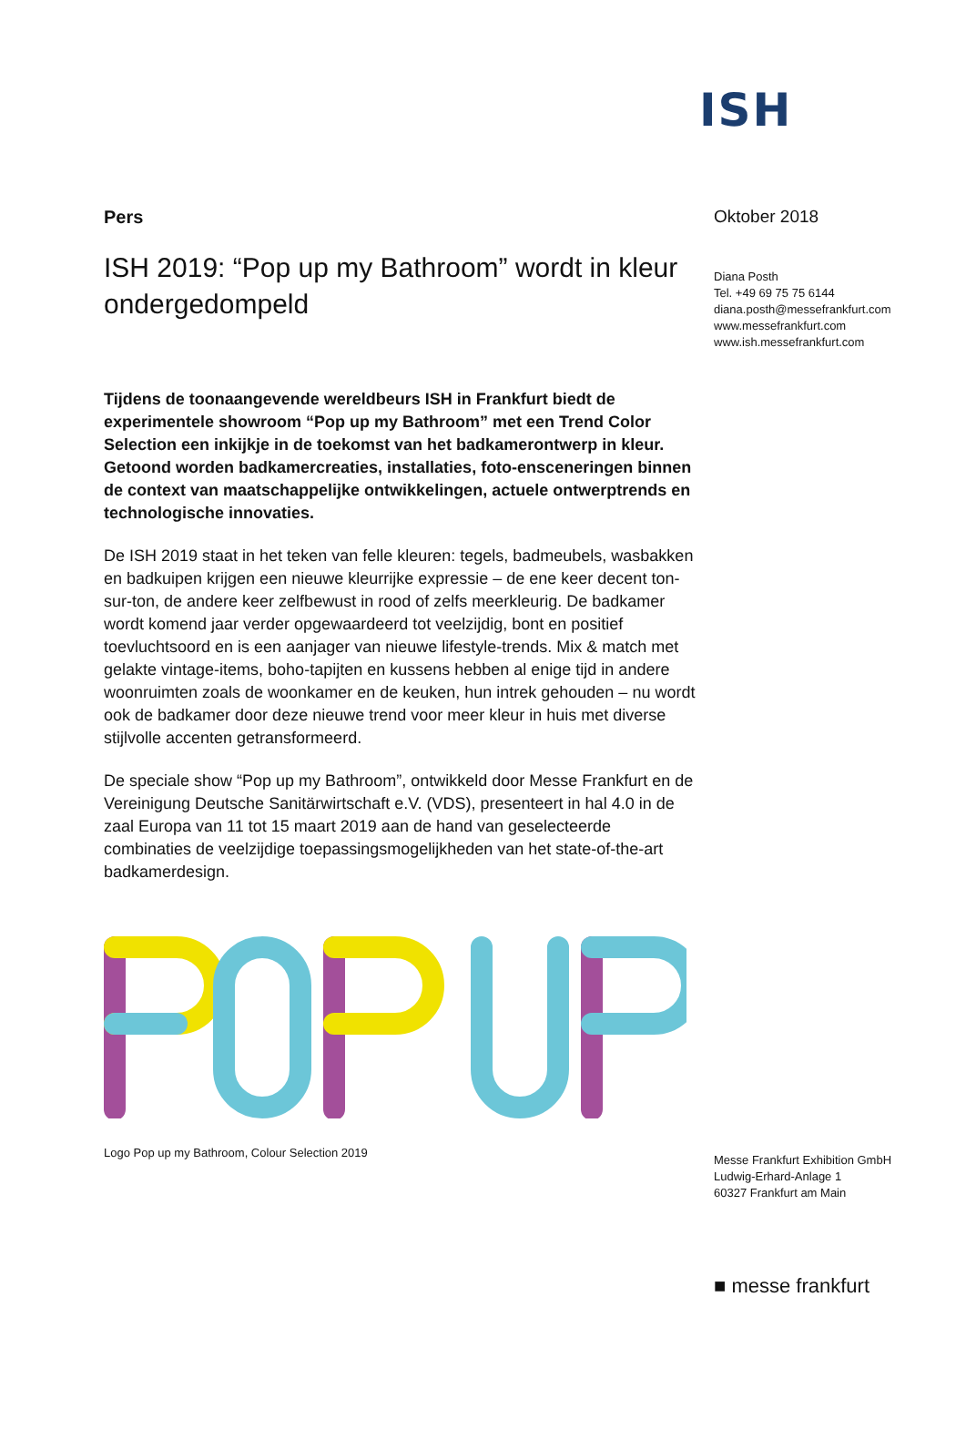ISH
Pers
ISH 2019: “Pop up my Bathroom” wordt in kleur ondergedompeld
Tijdens de toonaangevende wereldbeurs ISH in Frankfurt biedt de experimentele showroom “Pop up my Bathroom” met een Trend Color Selection een inkijkje in de toekomst van het badkamerontwerp in kleur. Getoond worden badkamercreaties, installaties, foto-ensceneringen binnen de context van maatschappelijke ontwikkelingen, actuele ontwerptrends en technologische innovaties.
De ISH 2019 staat in het teken van felle kleuren: tegels, badmeubels, wasbakken en badkuipen krijgen een nieuwe kleurrijke expressie – de ene keer decent ton-sur-ton, de andere keer zelfbewust in rood of zelfs meerkleurig. De badkamer wordt komend jaar verder opgewaardeerd tot veelzijdig, bont en positief toevluchtsoord en is een aanjager van nieuwe lifestyle-trends. Mix & match met gelakte vintage-items, boho-tapijten en kussens hebben al enige tijd in andere woonruimten zoals de woonkamer en de keuken, hun intrek gehouden – nu wordt ook de badkamer door deze nieuwe trend voor meer kleur in huis met diverse stijlvolle accenten getransformeerd.
De speciale show “Pop up my Bathroom”, ontwikkeld door Messe Frankfurt en de Vereinigung Deutsche Sanitärwirtschaft e.V. (VDS), presenteert in hal 4.0 in de zaal Europa van 11 tot 15 maart 2019 aan de hand van geselecteerde combinaties de veelzijdige toepassingsmogelijkheden van het state-of-the-art badkamerdesign.
Logo Pop up my Bathroom, Colour Selection 2019
Oktober 2018
Diana Posth
Tel. +49 69 75 75 6144
diana.posth@messefrankfurt.com
www.messefrankfurt.com
www.ish.messefrankfurt.com
Messe Frankfurt Exhibition GmbH
Ludwig-Erhard-Anlage 1
60327 Frankfurt am Main
■ messe frankfurt